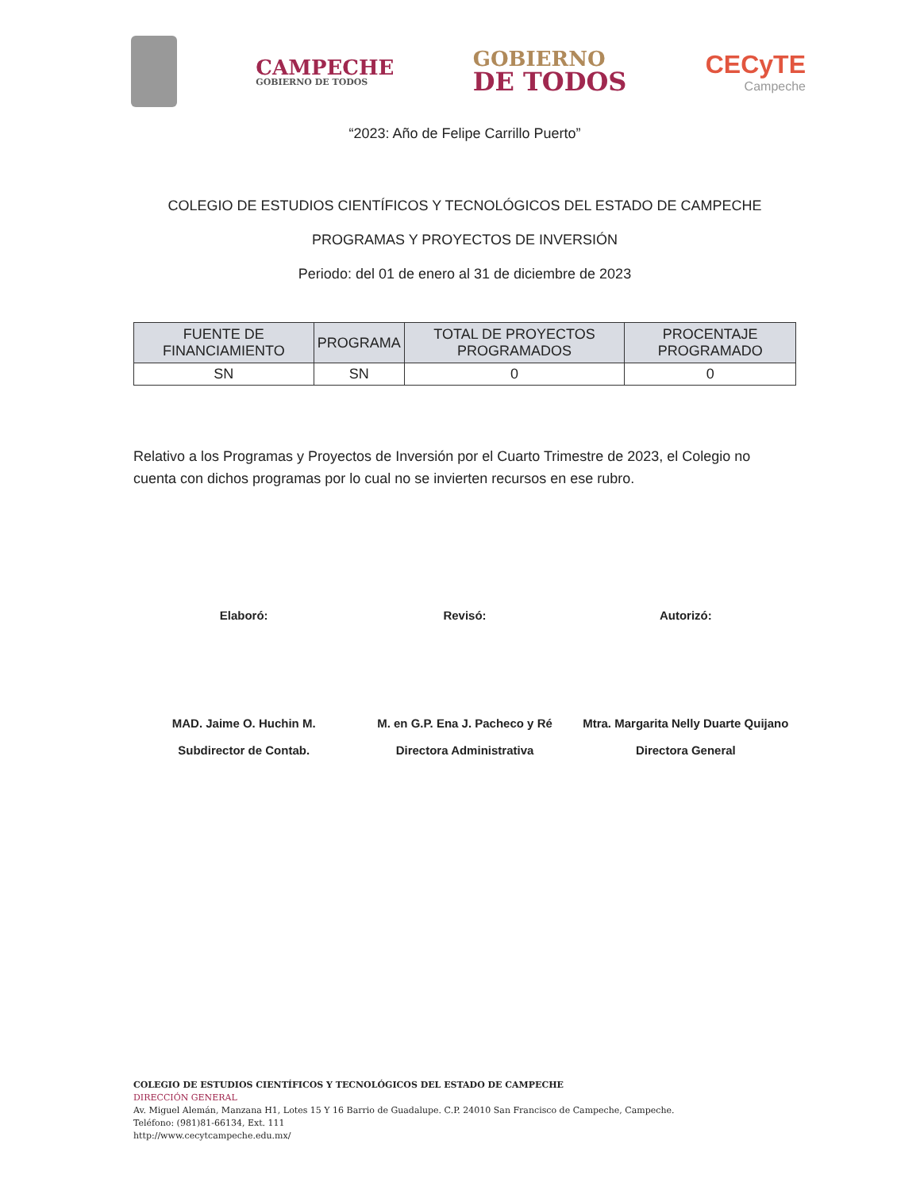CAMPECHE
GOBIERNO DE TODOS
GOBIERNO
DE TODOS
CECyTE
Campeche
“2023: Año de Felipe Carrillo Puerto”
COLEGIO DE ESTUDIOS CIENTÍFICOS Y TECNOLÓGICOS DEL ESTADO DE CAMPECHE
PROGRAMAS Y PROYECTOS DE INVERSIÓN
Periodo: del 01 de enero al 31 de diciembre de 2023
| FUENTE DE FINANCIAMIENTO | PROGRAMA | TOTAL DE PROYECTOS PROGRAMADOS | PROCENTAJE PROGRAMADO |
| --- | --- | --- | --- |
| SN | SN | 0 | 0 |
Relativo a los Programas y Proyectos de Inversión por el Cuarto Trimestre de 2023, el Colegio no cuenta con dichos programas por lo cual no se invierten recursos en ese rubro.
Elaboró:
MAD. Jaime O. Huchin M.
Subdirector de Contab.
Revisó:
M. en G.P. Ena J. Pacheco y Ré
Directora Administrativa
Autorizó:
Mtra. Margarita Nelly Duarte Quijano
Directora General
COLEGIO DE ESTUDIOS CIENTÍFICOS Y TECNOLÓGICOS DEL ESTADO DE CAMPECHE
DIRECCIÓN GENERAL
Av. Miguel Alemán, Manzana H1, Lotes 15 Y 16 Barrio de Guadalupe. C.P. 24010 San Francisco de Campeche, Campeche.
Teléfono: (981)81-66134, Ext. 111
http://www.cecytcampeche.edu.mx/